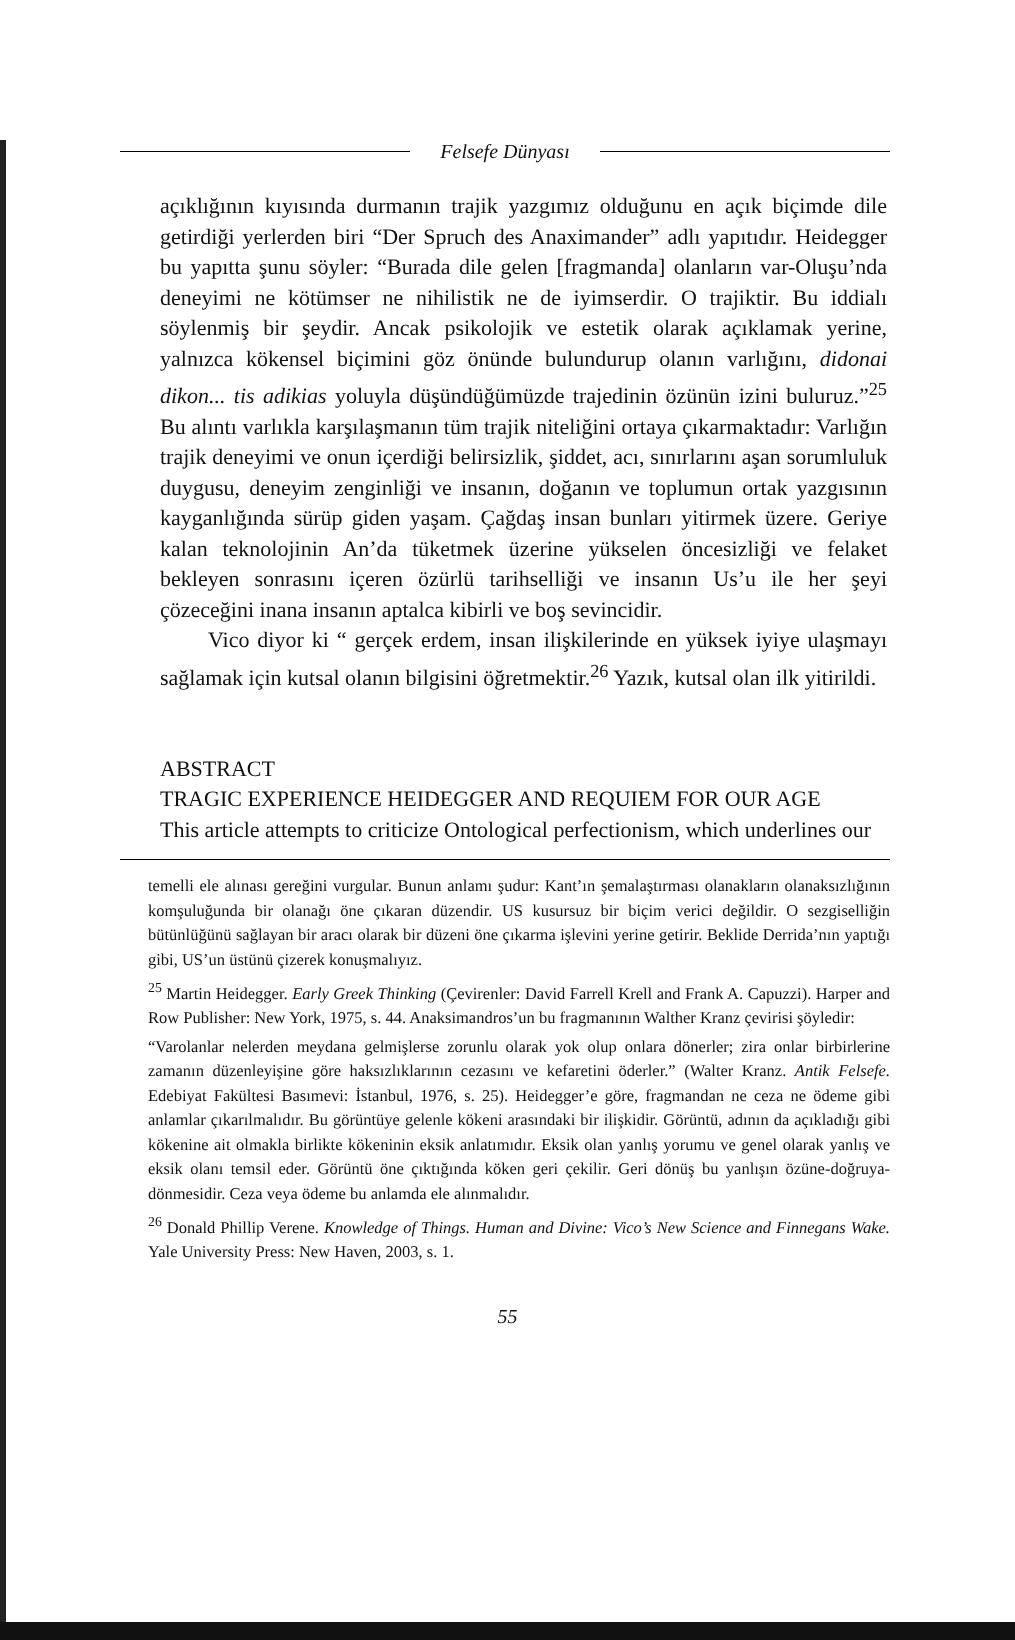Felsefe Dünyası
açıklığının kıyısında durmanın trajik yazgımız olduğunu en açık biçimde dile getirdiği yerlerden biri “Der Spruch des Anaximander” adlı yapıtıdır. Heidegger bu yapıtta şunu söyler: “Burada dile gelen [fragmanda] olanların var-Oluşu’nda deneyimi ne kötümser ne nihilistik ne de iyimserdir. O trajiktir. Bu iddialı söylenmiş bir şeydir. Ancak psikolojik ve estetik olarak açıklamak yerine, yalnızca kökensel biçimini göz önünde bulundurup olanın varlığını, didonai dikon... tis adikias yoluyla düşündüğümüzde trajedinin özünün izini buluruz.”<sup>25</sup> Bu alıntı varlıkla karşılaşmanın tüm trajik niteliğini ortaya çıkarmaktadır: Varlığın trajik deneyimi ve onun içerdiği belirsizlik, şiddet, acı, sınırlarını aşan sorumluluk duygusu, deneyim zenginliği ve insanın, doğanın ve toplumun ortak yazgısının kayganlığında sürüp giden yaşam. Çağdaş insan bunları yitirmek üzere. Geriye kalan teknolojinin An’da tüketmek üzerine yükselen öncesizliği ve felaket bekleyen sonrasını içeren özürlü tarihselliği ve insanın Us’u ile her şeyi çözeceğini inana insanın aptalca kibirli ve boş sevincidir.
Vico diyor ki “ gerçek erdem, insan ilişkilerinde en yüksek iyiye ulaşmayı sağlamak için kutsal olanın bilgisini öğretmektir.<sup>26</sup> Yazık, kutsal olan ilk yitirildi.
ABSTRACT
TRAGIC EXPERIENCE HEIDEGGER AND REQUIEM FOR OUR AGE
This article attempts to criticize Ontological perfectionism, which underlines our
temelli ele alınası gereğini vurgular. Bunun anlamı şudur: Kant’ın şemalaştırması olanakların olanaksızlığının komşuluğunda bir olanağı öne çıkaran düzendir. US kusursuz bir biçim verici değildir. O sezgiselliğin bütünlüğünü sağlayan bir aracı olarak bir düzeni öne çıkarma işlevini yerine getirir. Beklide Derrida’nın yaptığı gibi, US’un üstünü çizerek konuşmalıyız.
<sup>25</sup> Martin Heidegger. Early Greek Thinking (Çevirenler: David Farrell Krell and Frank A. Capuzzi). Harper and Row Publisher: New York, 1975, s. 44. Anaksimandros’un bu fragmanının Walther Kranz çevirisi şöyledir:
“Varolanlar nelerden meydana gelmişlerse zorunlu olarak yok olup onlara dönerler; zira onlar birbirlerine zamanın düzenleyişine göre haksızlıklarının cezasını ve kefaretini öderler.” (Walter Kranz. Antik Felsefe. Edebiyat Fakültesi Basımevi: İstanbul, 1976, s. 25). Heidegger’e göre, fragmandan ne ceza ne ödeme gibi anlamlar çıkarılmalıdır. Bu görüntüye gelenle kökeni arasındaki bir ilişkidir. Görüntü, adının da açıkladığı gibi kökenine ait olmakla birlikte kökeninin eksik anlatımıdır. Eksik olan yanlış yorumu ve genel olarak yanlış ve eksik olanı temsil eder. Görüntü öne çıktığında köken geri çekilir. Geri dönüş bu yanlışın özüne-doğruya-dönmesidir. Ceza veya ödeme bu anlamda ele alınmalıdır.
<sup>26</sup> Donald Phillip Verene. Knowledge of Things. Human and Divine: Vico’s New Science and Finnegans Wake. Yale University Press: New Haven, 2003, s. 1.
55